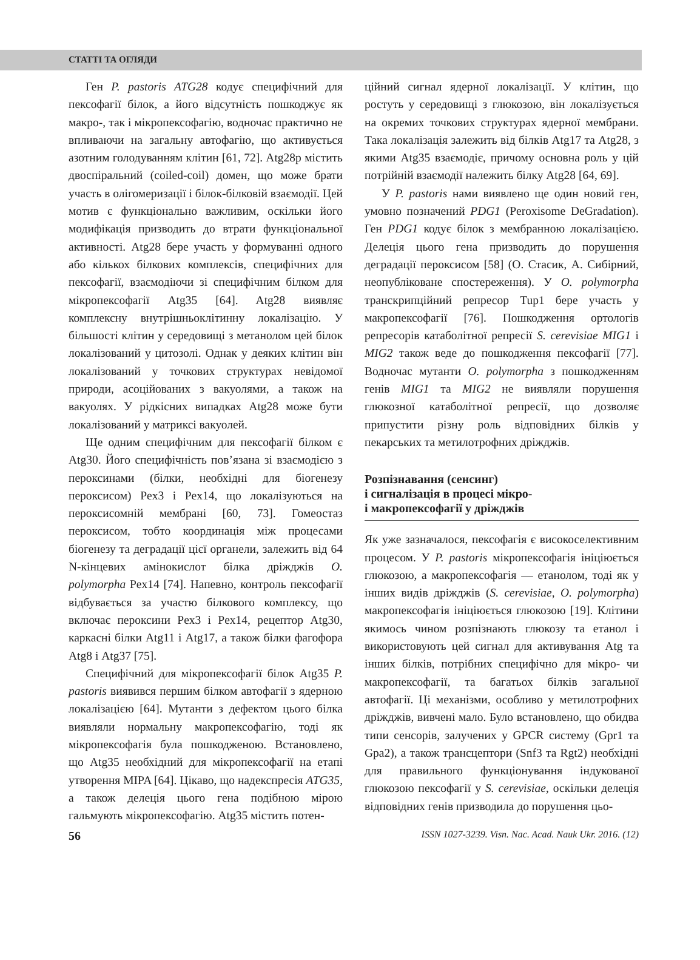СТАТТІ ТА ОГЛЯДИ
Ген P. pastoris ATG28 кодує специфічний для пексофагії білок, а його відсутність пошкоджує як макро-, так і мікропексофагію, водночас практично не впливаючи на загальну автофагію, що активується азотним голодуванням клітин [61, 72]. Atg28p містить двоспіральний (coiled-coil) домен, що може брати участь в олігомеризації і білок-білковій взаємодії. Цей мотив є функціонально важливим, оскільки його модифікація призводить до втрати функціональної активності. Atg28 бере участь у формуванні одного або кількох білкових комплексів, специфічних для пексофагії, взаємодіючи зі специфічним білком для мікропексофагії Atg35 [64]. Atg28 виявляє комплексну внутрішньоклітинну локалізацію. У більшості клітин у середовищі з метанолом цей білок локалізований у цитозолі. Однак у деяких клітин він локалізований у точкових структурах невідомої природи, асоційованих з вакуолями, а також на вакуолях. У рідкісних випадках Atg28 може бути локалізований у матриксі вакуолей.
Ще одним специфічним для пексофагії білком є Atg30. Його специфічність пов’язана зі взаємодією з пероксинами (білки, необхідні для біогенезу пероксисом) Pex3 і Pex14, що локалізуються на пероксисомній мембрані [60, 73]. Гомеостаз пероксисом, тобто координація між процесами біогенезу та деградації цієї органели, залежить від 64 N-кінцевих амінокислот білка дріжджів O. polymorpha Pex14 [74]. Напевно, контроль пексофагії відбувається за участю білкового комплексу, що включає пероксини Pex3 і Pex14, рецептор Atg30, каркасні білки Atg11 і Atg17, а також білки фагофора Atg8 і Atg37 [75].
Специфічний для мікропексофагії білок Atg35 P. pastoris виявився першим білком автофагії з ядерною локалізацією [64]. Мутанти з дефектом цього білка виявляли нормальну макропексофагію, тоді як мікропексофагія була пошкодженою. Встановлено, що Atg35 необхідний для мікропексофагії на етапі утворення MIPA [64]. Цікаво, що надекспресія ATG35, а також делеція цього гена подібною мірою гальмують мікропексофагію. Atg35 містить потен-
ційний сигнал ядерної локалізації. У клітин, що ростуть у середовищі з глюкозою, він локалізується на окремих точкових структурах ядерної мембрани. Така локалізація залежить від білків Atg17 та Atg28, з якими Atg35 взаємодіє, причому основна роль у цій потрійній взаємодії належить білку Atg28 [64, 69].
У P. pastoris нами виявлено ще один новий ген, умовно позначений PDG1 (Peroxisome DeGradation). Ген PDG1 кодує білок з мембранною локалізацією. Делеція цього гена призводить до порушення деградації пероксисом [58] (О. Стасик, А. Сибірний, неопубліковане спостереження). У O. polymorpha транскрипційний репресор Tup1 бере участь у макропексофагії [76]. Пошкодження ортологів репресорів катаболітної репресії S. cerevisiae MIG1 і MIG2 також веде до пошкодження пексофагії [77]. Водночас мутанти O. polymorpha з пошкодженням генів MIG1 та MIG2 не виявляли порушення глюкозної катаболітної репресії, що дозволяє припустити різну роль відповідних білків у пекарських та метилотрофних дріжджів.
Розпізнавання (сенсинг)
і сигналізація в процесі мікро-
і макропексофагії у дріжджів
Як уже зазначалося, пексофагія є високоселективним процесом. У P. pastoris мікропексофагія ініціюється глюкозою, а макропексофагія — етанолом, тоді як у інших видів дріжджів (S. cerevisiae, O. polymorpha) макропексофагія ініціюється глюкозою [19]. Клітини якимось чином розпізнають глюкозу та етанол і використовують цей сигнал для активування Atg та інших білків, потрібних специфічно для мікро- чи макропексофагії, та багатьох білків загальної автофагії. Ці механізми, особливо у метилотрофних дріжджів, вивчені мало. Було встановлено, що обидва типи сенсорів, залучених у GPCR систему (Gpr1 та Gpa2), а також трансцептори (Snf3 та Rgt2) необхідні для правильного функціонування індукованої глюкозою пексофагії у S. cerevisiae, оскільки делеція відповідних генів призводила до порушення цьо-
56 ISSN 1027-3239. Visn. Nac. Acad. Nauk Ukr. 2016. (12)